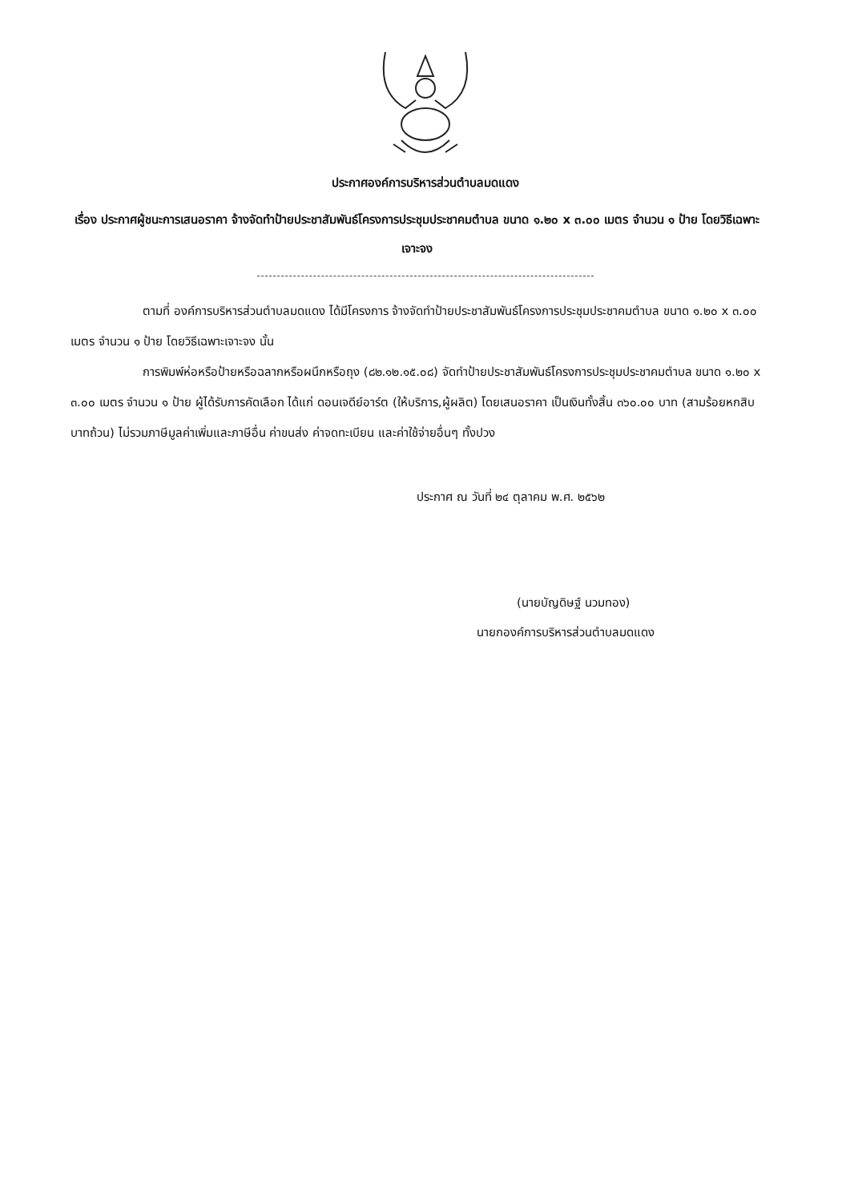ประกาศองค์การบริหารส่วนตำบลมดแดง
เรื่อง ประกาศผู้ชนะการเสนอราคา จ้างจัดทำป้ายประชาสัมพันธ์โครงการประชุมประชาคมตำบล ขนาด ๑.๒๐ x ๓.๐๐ เมตร จำนวน ๑ ป้าย โดยวิธีเฉพาะเจาะจง
ตามที่ องค์การบริหารส่วนตำบลมดแดง ได้มีโครงการ จ้างจัดทำป้ายประชาสัมพันธ์โครงการประชุมประชาคมตำบล ขนาด ๑.๒๐ x ๓.๐๐ เมตร จำนวน ๑ ป้าย โดยวิธีเฉพาะเจาะจง นั้น
การพิมพ์ห่อหรือป้ายหรือฉลากหรือผนึกหรือถุง (๘๒.๑๒.๑๕.๐๘) จัดทำป้ายประชาสัมพันธ์โครงการประชุมประชาคมตำบล ขนาด ๑.๒๐ x ๓.๐๐ เมตร จำนวน ๑ ป้าย ผู้ได้รับการคัดเลือก ได้แก่ ดอนเจดีย์อาร์ต (ให้บริการ,ผู้ผลิต) โดยเสนอราคา เป็นเงินทั้งสิ้น ๓๖๐.๐๐ บาท (สามร้อยหกสิบบาทถ้วน) ไม่รวมภาษีมูลค่าเพิ่มและภาษีอื่น ค่าขนส่ง ค่าจดทะเบียน และค่าใช้จ่ายอื่นๆ ทั้งปวง
ประกาศ ณ วันที่ ๒๔ ตุลาคม พ.ศ. ๒๕๖๒
(นายบัญดิษฐ์ นวมทอง)
นายกองค์การบริหารส่วนตำบลมดแดง